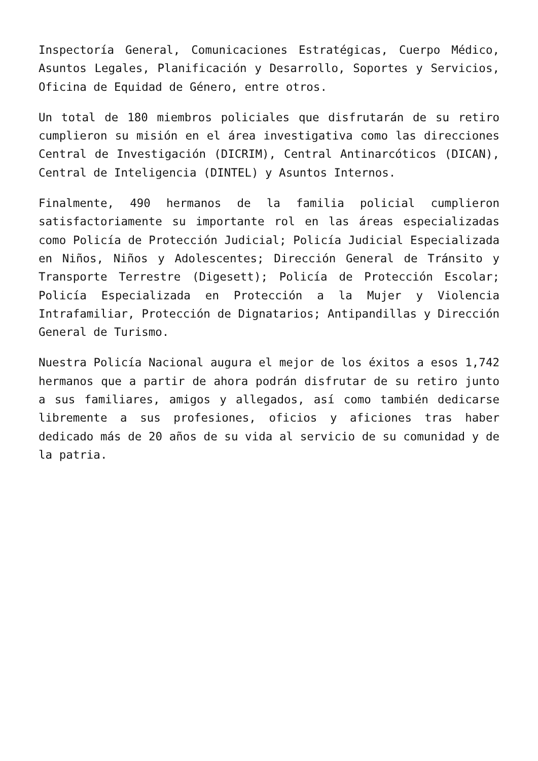Inspectoría General, Comunicaciones Estratégicas, Cuerpo Médico, Asuntos Legales, Planificación y Desarrollo, Soportes y Servicios, Oficina de Equidad de Género, entre otros.
Un total de 180 miembros policiales que disfrutarán de su retiro cumplieron su misión en el área investigativa como las direcciones Central de Investigación (DICRIM), Central Antinarcóticos (DICAN), Central de Inteligencia (DINTEL) y Asuntos Internos.
Finalmente, 490 hermanos de la familia policial cumplieron satisfactoriamente su importante rol en las áreas especializadas como Policía de Protección Judicial; Policía Judicial Especializada en Niños, Niños y Adolescentes; Dirección General de Tránsito y Transporte Terrestre (Digesett); Policía de Protección Escolar; Policía Especializada en Protección a la Mujer y Violencia Intrafamiliar, Protección de Dignatarios; Antipandillas y Dirección General de Turismo.
Nuestra Policía Nacional augura el mejor de los éxitos a esos 1,742 hermanos que a partir de ahora podrán disfrutar de su retiro junto a sus familiares, amigos y allegados, así como también dedicarse libremente a sus profesiones, oficios y aficiones tras haber dedicado más de 20 años de su vida al servicio de su comunidad y de la patria.